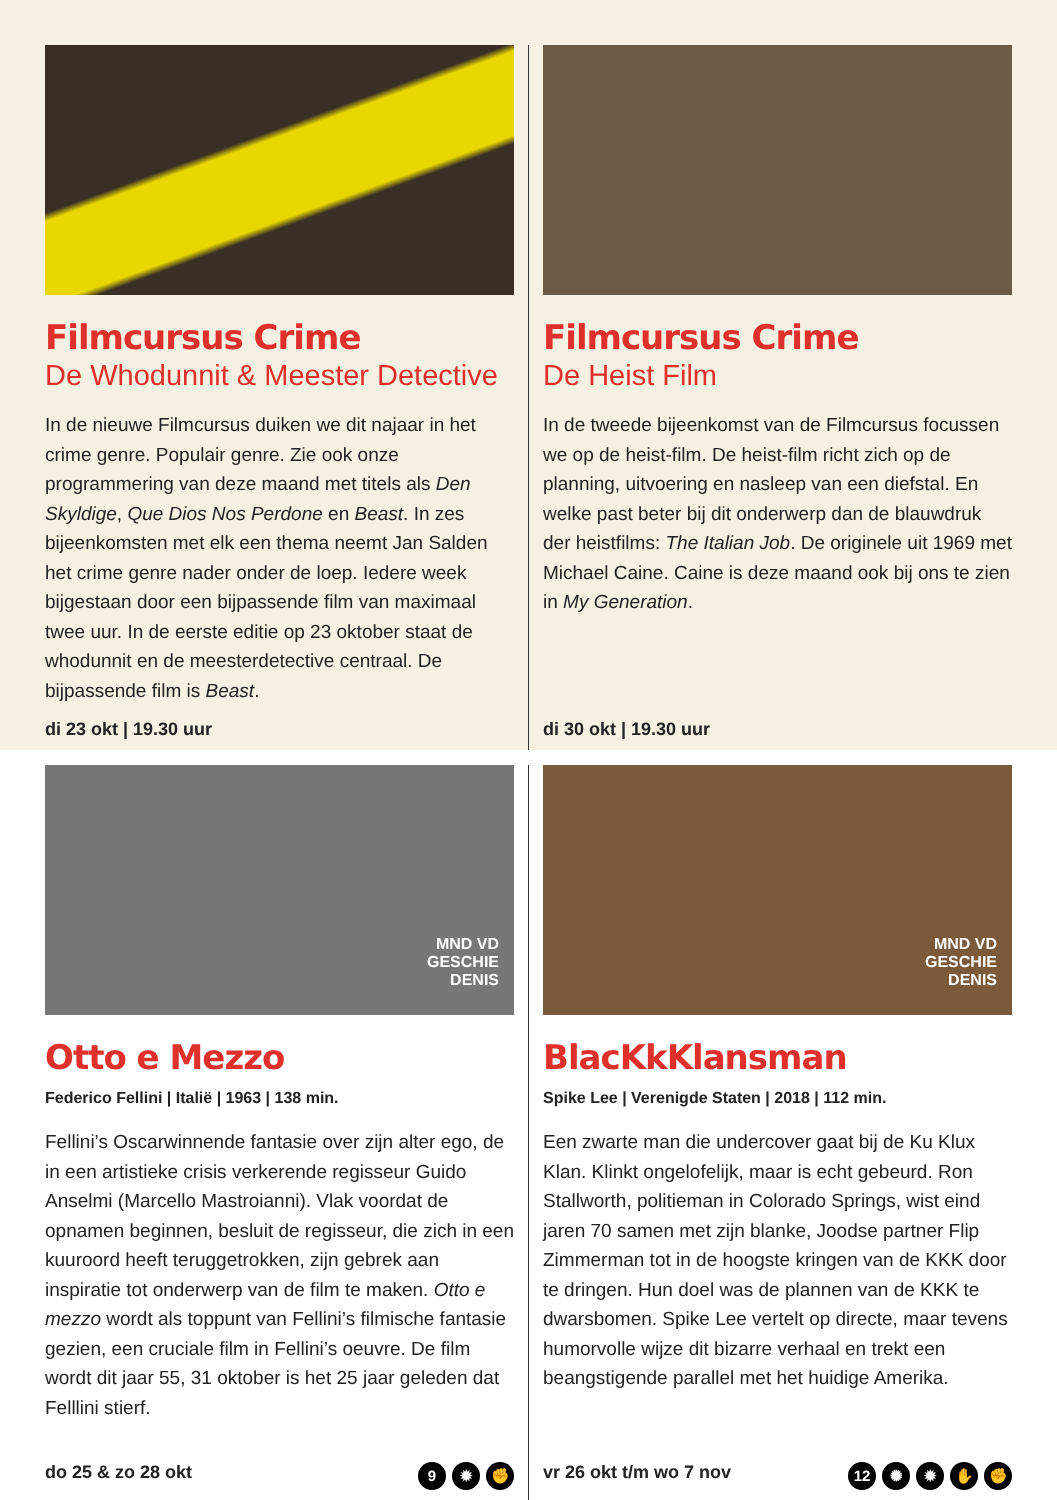Filmcursus Crime
De Whodunnit & Meester Detective
In de nieuwe Filmcursus duiken we dit najaar in het crime genre. Populair genre. Zie ook onze programmering van deze maand met titels als Den Skyldige, Que Dios Nos Perdone en Beast. In zes bijeenkomsten met elk een thema neemt Jan Salden het crime genre nader onder de loep. Iedere week bijgestaan door een bijpassende film van maximaal twee uur. In de eerste editie op 23 oktober staat de whodunnit en de meesterdetective centraal. De bijpassende film is Beast.
di 23 okt | 19.30 uur
Filmcursus Crime
De Heist Film
In de tweede bijeenkomst van de Filmcursus focussen we op de heist-film. De heist-film richt zich op de planning, uitvoering en nasleep van een diefstal. En welke past beter bij dit onderwerp dan de blauwdruk der heistfilms: The Italian Job. De originele uit 1969 met Michael Caine. Caine is deze maand ook bij ons te zien in My Generation.
di 30 okt | 19.30 uur
MND VD
GESCHIE
DENIS
Otto e Mezzo
Federico Fellini | Italië | 1963 | 138 min.
Fellini’s Oscarwinnende fantasie over zijn alter ego, de in een artistieke crisis verkerende regisseur Guido Anselmi (Marcello Mastroianni). Vlak voordat de opnamen beginnen, besluit de regisseur, die zich in een kuuroord heeft teruggetrokken, zijn gebrek aan inspiratie tot onderwerp van de film te maken. Otto e mezzo wordt als toppunt van Fellini’s filmische fantasie gezien, een cruciale film in Fellini’s oeuvre. De film wordt dit jaar 55, 31 oktober is het 25 jaar geleden dat Felllini stierf.
do 25 & zo 28 okt 9 ✹ ✊
MND VD
GESCHIE
DENIS
BlacKkKlansman
Spike Lee | Verenigde Staten | 2018 | 112 min.
Een zwarte man die undercover gaat bij de Ku Klux Klan. Klinkt ongelofelijk, maar is echt gebeurd. Ron Stallworth, politieman in Colorado Springs, wist eind jaren 70 samen met zijn blanke, Joodse partner Flip Zimmerman tot in de hoogste kringen van de KKK door te dringen. Hun doel was de plannen van de KKK te dwarsbomen. Spike Lee vertelt op directe, maar tevens humorvolle wijze dit bizarre verhaal en trekt een beangstigende parallel met het huidige Amerika.
vr 26 okt t/m wo 7 nov 12 ✺ ✹ ✋ ✊